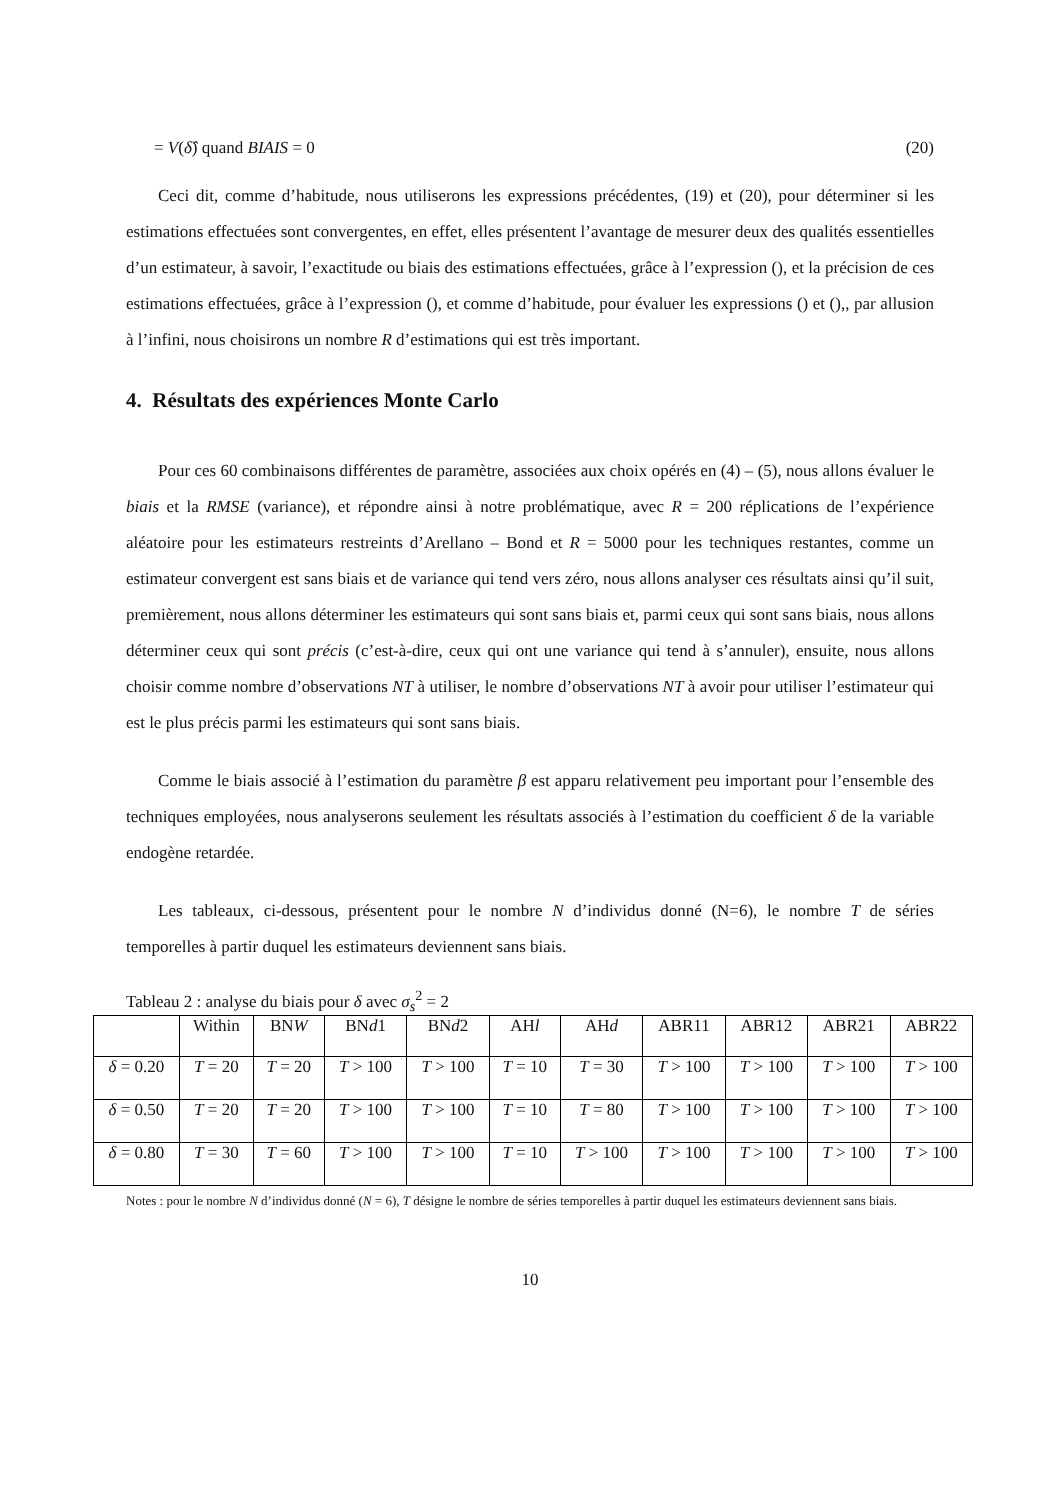= V(δ̂) quand BIAIS = 0 (20)
Ceci dit, comme d’habitude, nous utiliserons les expressions précédentes, (19) et (20), pour déterminer si les estimations effectuées sont convergentes, en effet, elles présentent l’avantage de mesurer deux des qualités essentielles d’un estimateur, à savoir, l’exactitude ou biais des estimations effectuées, grâce à l’expression (), et la précision de ces estimations effectuées, grâce à l’expression (), et comme d’habitude, pour évaluer les expressions () et (),, par allusion à l’infini, nous choisirons un nombre R d’estimations qui est très important.
4. Résultats des expériences Monte Carlo
Pour ces 60 combinaisons différentes de paramètre, associées aux choix opérés en (4) – (5), nous allons évaluer le biais et la RMSE (variance), et répondre ainsi à notre problématique, avec R = 200 réplications de l’expérience aléatoire pour les estimateurs restreints d’Arellano – Bond et R = 5000 pour les techniques restantes, comme un estimateur convergent est sans biais et de variance qui tend vers zéro, nous allons analyser ces résultats ainsi qu’il suit, premièrement, nous allons déterminer les estimateurs qui sont sans biais et, parmi ceux qui sont sans biais, nous allons déterminer ceux qui sont précis (c’est-à-dire, ceux qui ont une variance qui tend à s’annuler), ensuite, nous allons choisir comme nombre d’observations NT à utiliser, le nombre d’observations NT à avoir pour utiliser l’estimateur qui est le plus précis parmi les estimateurs qui sont sans biais.
Comme le biais associé à l’estimation du paramètre β est apparu relativement peu important pour l’ensemble des techniques employées, nous analyserons seulement les résultats associés à l’estimation du coefficient δ de la variable endogène retardée.
Les tableaux, ci-dessous, présentent pour le nombre N d’individus donné (N=6), le nombre T de séries temporelles à partir duquel les estimateurs deviennent sans biais.
Tableau 2 : analyse du biais pour δ avec σ<sub>s</sub><sup>2</sup> = 2
| | Within | BN W | BN d 1 | BN d 2 | AH l | AH d | ABR11 | ABR12 | ABR21 | ABR22 |
| --- | --- | --- | --- | --- | --- | --- | --- | --- | --- | --- |
| δ = 0.20 | T = 20 | T = 20 | T > 100 | T > 100 | T = 10 | T = 30 | T > 100 | T > 100 | T > 100 | T > 100 |
| δ = 0.50 | T = 20 | T = 20 | T > 100 | T > 100 | T = 10 | T = 80 | T > 100 | T > 100 | T > 100 | T > 100 |
| δ = 0.80 | T = 30 | T = 60 | T > 100 | T > 100 | T = 10 | T > 100 | T > 100 | T > 100 | T > 100 | T > 100 |
Notes : pour le nombre N d’individus donné (N = 6), T désigne le nombre de séries temporelles à partir duquel les estimateurs deviennent sans biais.
10